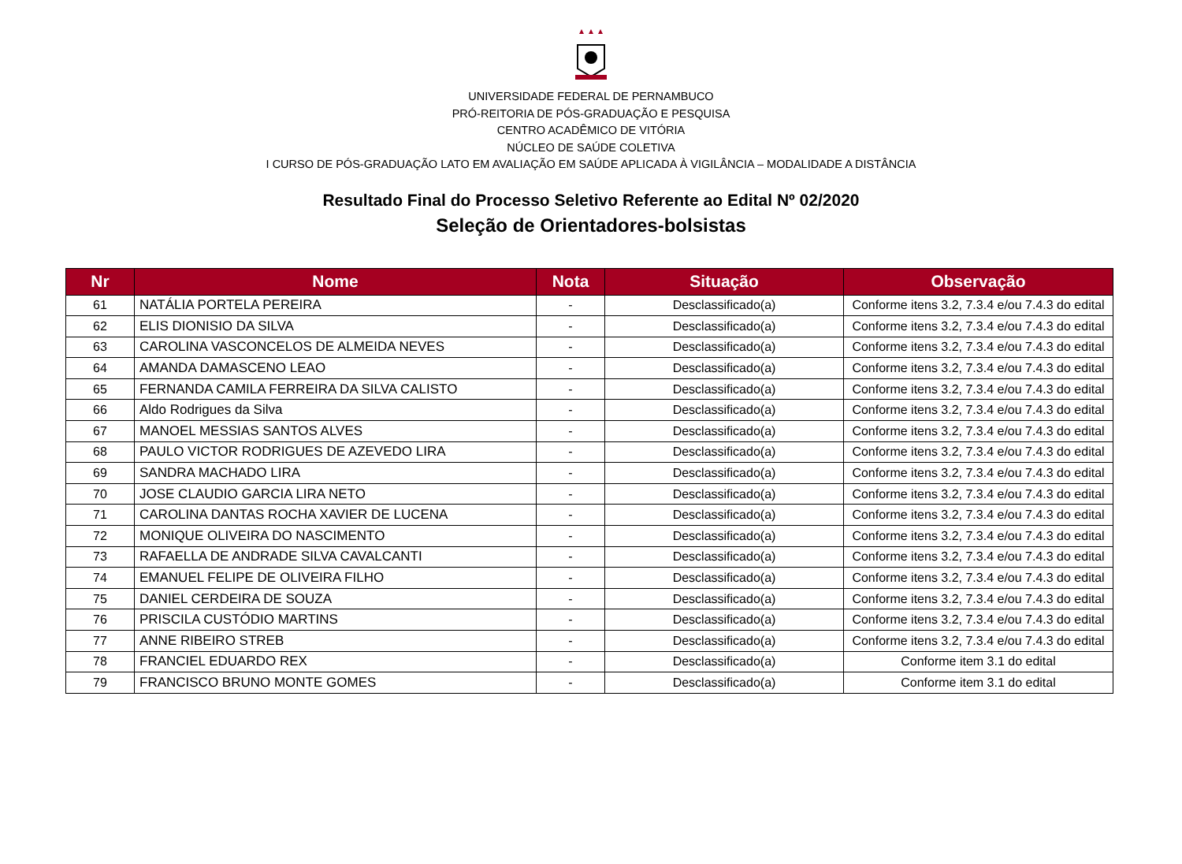UNIVERSIDADE FEDERAL DE PERNAMBUCO
PRÓ-REITORIA DE PÓS-GRADUAÇÃO E PESQUISA
CENTRO ACADÊMICO DE VITÓRIA
NÚCLEO DE SAÚDE COLETIVA
I CURSO DE PÓS-GRADUAÇÃO LATO EM AVALIAÇÃO EM SAÚDE APLICADA À VIGILÂNCIA – MODALIDADE A DISTÂNCIA
Resultado Final do Processo Seletivo Referente ao Edital Nº 02/2020
Seleção de Orientadores-bolsistas
| Nr | Nome | Nota | Situação | Observação |
| --- | --- | --- | --- | --- |
| 61 | NATÁLIA PORTELA PEREIRA | - | Desclassificado(a) | Conforme itens 3.2, 7.3.4 e/ou 7.4.3 do edital |
| 62 | ELIS DIONISIO DA SILVA | - | Desclassificado(a) | Conforme itens 3.2, 7.3.4 e/ou 7.4.3 do edital |
| 63 | CAROLINA VASCONCELOS DE ALMEIDA NEVES | - | Desclassificado(a) | Conforme itens 3.2, 7.3.4 e/ou 7.4.3 do edital |
| 64 | AMANDA DAMASCENO LEAO | - | Desclassificado(a) | Conforme itens 3.2, 7.3.4 e/ou 7.4.3 do edital |
| 65 | FERNANDA CAMILA FERREIRA DA SILVA CALISTO | - | Desclassificado(a) | Conforme itens 3.2, 7.3.4 e/ou 7.4.3 do edital |
| 66 | Aldo Rodrigues da Silva | - | Desclassificado(a) | Conforme itens 3.2, 7.3.4 e/ou 7.4.3 do edital |
| 67 | MANOEL MESSIAS SANTOS ALVES | - | Desclassificado(a) | Conforme itens 3.2, 7.3.4 e/ou 7.4.3 do edital |
| 68 | PAULO VICTOR RODRIGUES DE AZEVEDO LIRA | - | Desclassificado(a) | Conforme itens 3.2, 7.3.4 e/ou 7.4.3 do edital |
| 69 | SANDRA MACHADO LIRA | - | Desclassificado(a) | Conforme itens 3.2, 7.3.4 e/ou 7.4.3 do edital |
| 70 | JOSE CLAUDIO GARCIA LIRA NETO | - | Desclassificado(a) | Conforme itens 3.2, 7.3.4 e/ou 7.4.3 do edital |
| 71 | CAROLINA DANTAS ROCHA XAVIER DE LUCENA | - | Desclassificado(a) | Conforme itens 3.2, 7.3.4 e/ou 7.4.3 do edital |
| 72 | MONIQUE OLIVEIRA DO NASCIMENTO | - | Desclassificado(a) | Conforme itens 3.2, 7.3.4 e/ou 7.4.3 do edital |
| 73 | RAFAELLA DE ANDRADE SILVA CAVALCANTI | - | Desclassificado(a) | Conforme itens 3.2, 7.3.4 e/ou 7.4.3 do edital |
| 74 | EMANUEL FELIPE DE OLIVEIRA FILHO | - | Desclassificado(a) | Conforme itens 3.2, 7.3.4 e/ou 7.4.3 do edital |
| 75 | DANIEL CERDEIRA DE SOUZA | - | Desclassificado(a) | Conforme itens 3.2, 7.3.4 e/ou 7.4.3 do edital |
| 76 | PRISCILA CUSTÓDIO MARTINS | - | Desclassificado(a) | Conforme itens 3.2, 7.3.4 e/ou 7.4.3 do edital |
| 77 | ANNE RIBEIRO STREB | - | Desclassificado(a) | Conforme itens 3.2, 7.3.4 e/ou 7.4.3 do edital |
| 78 | FRANCIEL EDUARDO REX | - | Desclassificado(a) | Conforme item 3.1 do edital |
| 79 | FRANCISCO BRUNO MONTE GOMES | - | Desclassificado(a) | Conforme item 3.1 do edital |